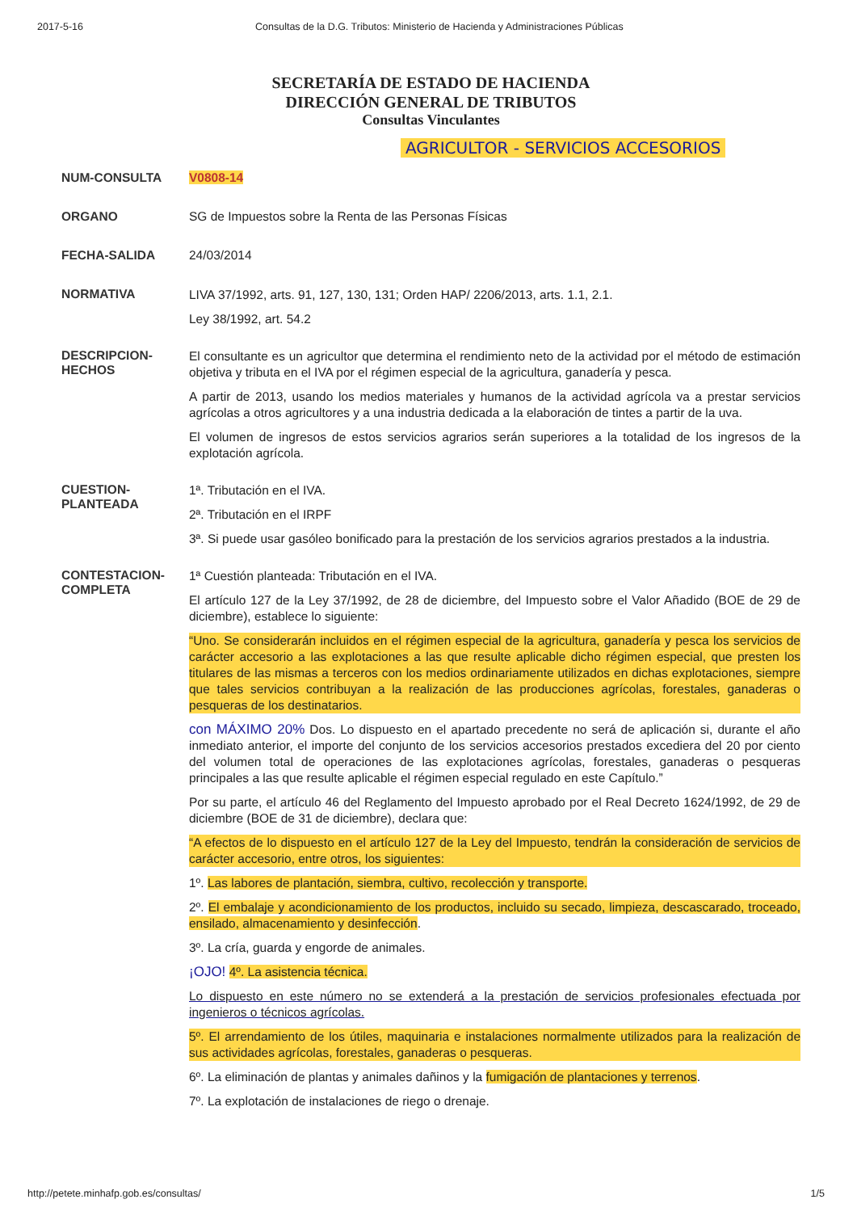2017-5-16 Consultas de la D.G. Tributos: Ministerio de Hacienda y Administraciones Públicas
SECRETARÍA DE ESTADO DE HACIENDA
DIRECCIÓN GENERAL DE TRIBUTOS
Consultas Vinculantes
AGRICULTOR - SERVICIOS ACCESORIOS
NUM-CONSULTA V0808-14
ORGANO SG de Impuestos sobre la Renta de las Personas Físicas
FECHA-SALIDA 24/03/2014
NORMATIVA
LIVA 37/1992, arts. 91, 127, 130, 131; Orden HAP/ 2206/2013, arts. 1.1, 2.1.
Ley 38/1992, art. 54.2
DESCRIPCION-
HECHOS
El consultante es un agricultor que determina el rendimiento neto de la actividad por el método de estimación objetiva y tributa en el IVA por el régimen especial de la agricultura, ganadería y pesca.
A partir de 2013, usando los medios materiales y humanos de la actividad agrícola va a prestar servicios agrícolas a otros agricultores y a una industria dedicada a la elaboración de tintes a partir de la uva.
El volumen de ingresos de estos servicios agrarios serán superiores a la totalidad de los ingresos de la explotación agrícola.
CUESTION-
PLANTEADA
1ª. Tributación en el IVA.
2ª. Tributación en el IRPF
3ª. Si puede usar gasóleo bonificado para la prestación de los servicios agrarios prestados a la industria.
CONTESTACION-
COMPLETA
1ª Cuestión planteada: Tributación en el IVA.
El artículo 127 de la Ley 37/1992, de 28 de diciembre, del Impuesto sobre el Valor Añadido (BOE de 29 de diciembre), establece lo siguiente:
“Uno. Se considerarán incluidos en el régimen especial de la agricultura, ganadería y pesca los servicios de carácter accesorio a las explotaciones a las que resulte aplicable dicho régimen especial, que presten los titulares de las mismas a terceros con los medios ordinariamente utilizados en dichas explotaciones, siempre que tales servicios contribuyan a la realización de las producciones agrícolas, forestales, ganaderas o pesqueras de los destinatarios.
con MÁXIMO 20% Dos. Lo dispuesto en el apartado precedente no será de aplicación si, durante el año inmediato anterior, el importe del conjunto de los servicios accesorios prestados excediera del 20 por ciento del volumen total de operaciones de las explotaciones agrícolas, forestales, ganaderas o pesqueras principales a las que resulte aplicable el régimen especial regulado en este Capítulo.”
Por su parte, el artículo 46 del Reglamento del Impuesto aprobado por el Real Decreto 1624/1992, de 29 de diciembre (BOE de 31 de diciembre), declara que:
“A efectos de lo dispuesto en el artículo 127 de la Ley del Impuesto, tendrán la consideración de servicios de carácter accesorio, entre otros, los siguientes:
1º. Las labores de plantación, siembra, cultivo, recolección y transporte.
2º. El embalaje y acondicionamiento de los productos, incluido su secado, limpieza, descascarado, troceado, ensilado, almacenamiento y desinfección.
3º. La cría, guarda y engorde de animales.
¡OJO! 4º. La asistencia técnica.
Lo dispuesto en este número no se extenderá a la prestación de servicios profesionales efectuada por ingenieros o técnicos agrícolas.
5º. El arrendamiento de los útiles, maquinaria e instalaciones normalmente utilizados para la realización de sus actividades agrícolas, forestales, ganaderas o pesqueras.
6º. La eliminación de plantas y animales dañinos y la fumigación de plantaciones y terrenos.
7º. La explotación de instalaciones de riego o drenaje.
http://petete.minhafp.gob.es/consultas/ 1/5